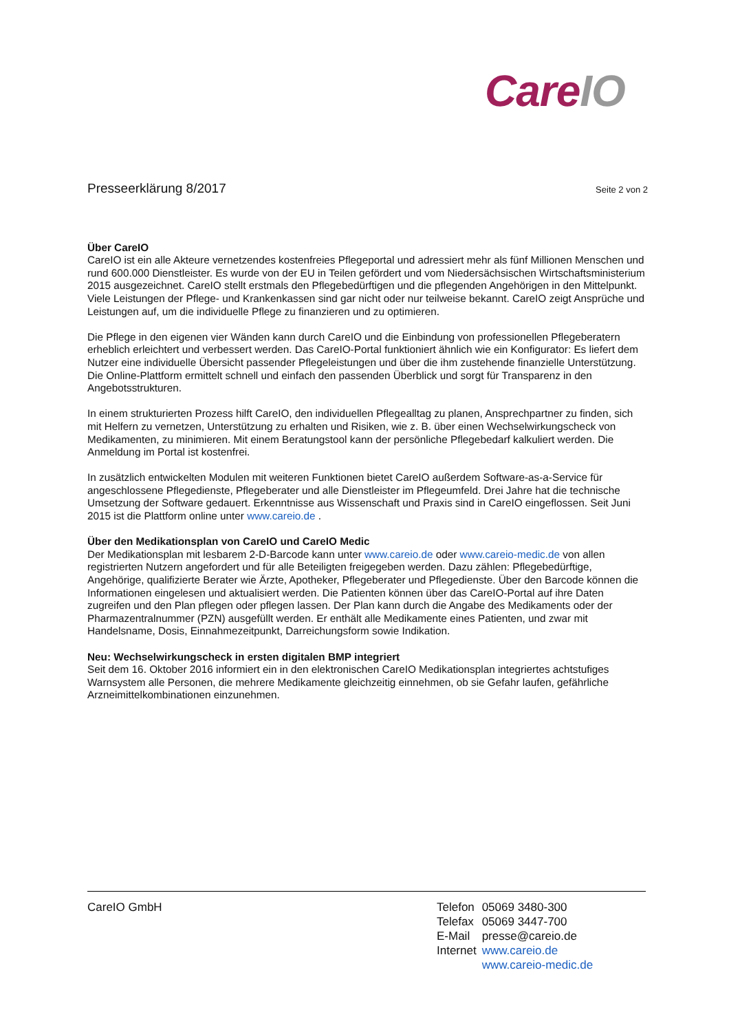CareIO
Presseerklärung 8/2017
Seite 2 von 2
Über CareIO
CareIO ist ein alle Akteure vernetzendes kostenfreies Pflegeportal und adressiert mehr als fünf Millionen Menschen und rund 600.000 Dienstleister. Es wurde von der EU in Teilen gefördert und vom Niedersächsischen Wirtschaftsministerium 2015 ausgezeichnet. CareIO stellt erstmals den Pflegebedürftigen und die pflegenden Angehörigen in den Mittelpunkt. Viele Leistungen der Pflege- und Krankenkassen sind gar nicht oder nur teilweise bekannt. CareIO zeigt Ansprüche und Leistungen auf, um die individuelle Pflege zu finanzieren und zu optimieren.
Die Pflege in den eigenen vier Wänden kann durch CareIO und die Einbindung von professionellen Pflegeberatern erheblich erleichtert und verbessert werden. Das CareIO-Portal funktioniert ähnlich wie ein Konfigurator: Es liefert dem Nutzer eine individuelle Übersicht passender Pflegeleistungen und über die ihm zustehende finanzielle Unterstützung. Die Online-Plattform ermittelt schnell und einfach den passenden Überblick und sorgt für Transparenz in den Angebotsstrukturen.
In einem strukturierten Prozess hilft CareIO, den individuellen Pflegealltag zu planen, Ansprechpartner zu finden, sich mit Helfern zu vernetzen, Unterstützung zu erhalten und Risiken, wie z. B. über einen Wechselwirkungscheck von Medikamenten, zu minimieren. Mit einem Beratungstool kann der persönliche Pflegebedarf kalkuliert werden. Die Anmeldung im Portal ist kostenfrei.
In zusätzlich entwickelten Modulen mit weiteren Funktionen bietet CareIO außerdem Software-as-a-Service für angeschlossene Pflegedienste, Pflegeberater und alle Dienstleister im Pflegeumfeld. Drei Jahre hat die technische Umsetzung der Software gedauert. Erkenntnisse aus Wissenschaft und Praxis sind in CareIO eingeflossen. Seit Juni 2015 ist die Plattform online unter www.careio.de .
Über den Medikationsplan von CareIO und CareIO Medic
Der Medikationsplan mit lesbarem 2-D-Barcode kann unter www.careio.de oder www.careio-medic.de von allen registrierten Nutzern angefordert und für alle Beteiligten freigegeben werden. Dazu zählen: Pflegebedürftige, Angehörige, qualifizierte Berater wie Ärzte, Apotheker, Pflegeberater und Pflegedienste. Über den Barcode können die Informationen eingelesen und aktualisiert werden. Die Patienten können über das CareIO-Portal auf ihre Daten zugreifen und den Plan pflegen oder pflegen lassen. Der Plan kann durch die Angabe des Medikaments oder der Pharmazentralnummer (PZN) ausgefüllt werden. Er enthält alle Medikamente eines Patienten, und zwar mit Handelsname, Dosis, Einnahmezeitpunkt, Darreichungsform sowie Indikation.
Neu: Wechselwirkungscheck in ersten digitalen BMP integriert
Seit dem 16. Oktober 2016 informiert ein in den elektronischen CareIO Medikationsplan integriertes achtstufiges Warnsystem alle Personen, die mehrere Medikamente gleichzeitig einnehmen, ob sie Gefahr laufen, gefährliche Arzneimittelkombinationen einzunehmen.
CareIO GmbH
| Telefon | 05069 3480-300 |
| Telefax | 05069 3447-700 |
| E-Mail | presse@careio.de |
| Internet | www.careio.de |
| | www.careio-medic.de |